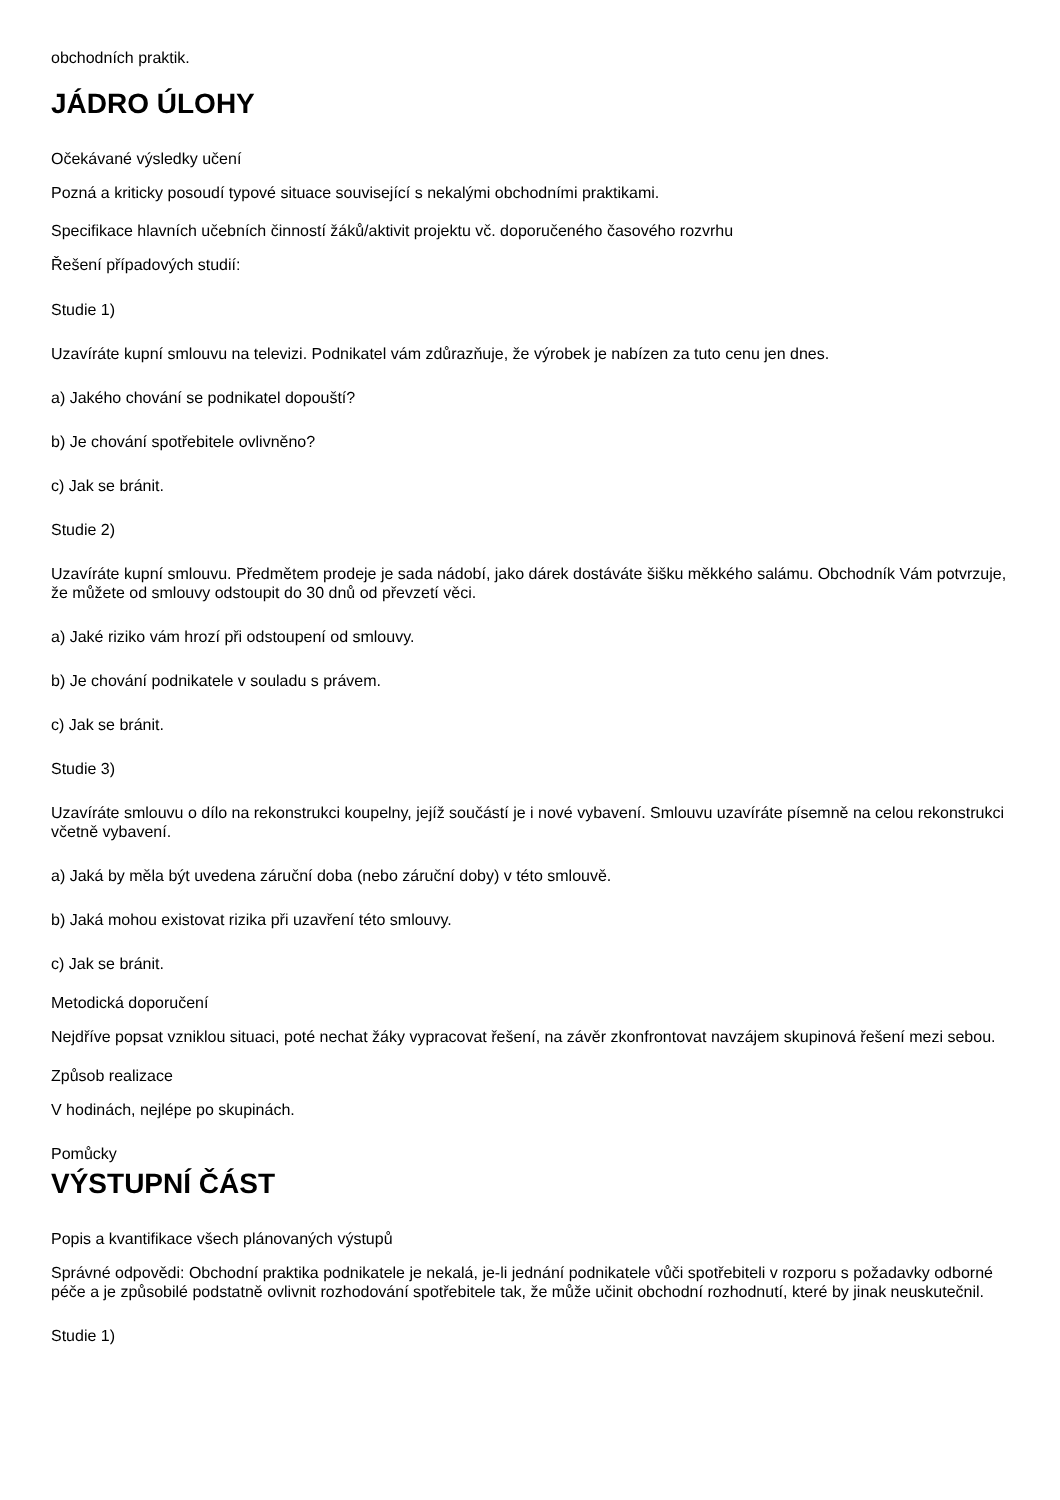obchodních praktik.
JÁDRO ÚLOHY
Očekávané výsledky učení
Pozná a kriticky posoudí typové situace související s nekalými obchodními praktikami.
Specifikace hlavních učebních činností žáků/aktivit projektu vč. doporučeného časového rozvrhu
Řešení případových studií:
Studie 1)
Uzavíráte kupní smlouvu na televizi. Podnikatel vám zdůrazňuje, že výrobek je nabízen za tuto cenu jen dnes.
a) Jakého chování se podnikatel dopouští?
b) Je chování spotřebitele ovlivněno?
c) Jak se bránit.
Studie 2)
Uzavíráte kupní smlouvu. Předmětem prodeje je sada nádobí, jako dárek dostáváte šišku měkkého salámu. Obchodník Vám potvrzuje, že můžete od smlouvy odstoupit do 30 dnů od převzetí věci.
a) Jaké riziko vám hrozí při odstoupení od smlouvy.
b) Je chování podnikatele v souladu s právem.
c) Jak se bránit.
Studie 3)
Uzavíráte smlouvu o dílo na rekonstrukci koupelny, jejíž součástí je i nové vybavení. Smlouvu uzavíráte písemně na celou rekonstrukci včetně vybavení.
a) Jaká by měla být uvedena záruční doba (nebo záruční doby) v této smlouvě.
b) Jaká mohou existovat rizika při uzavření této smlouvy.
c) Jak se bránit.
Metodická doporučení
Nejdříve popsat vzniklou situaci, poté nechat žáky vypracovat řešení, na závěr zkonfrontovat navzájem skupinová řešení mezi sebou.
Způsob realizace
V hodinách, nejlépe po skupinách.
Pomůcky
VÝSTUPNÍ ČÁST
Popis a kvantifikace všech plánovaných výstupů
Správné odpovědi: Obchodní praktika podnikatele je nekalá, je-li jednání podnikatele vůči spotřebiteli v rozporu s požadavky odborné péče a je způsobilé podstatně ovlivnit rozhodování spotřebitele tak, že může učinit obchodní rozhodnutí, které by jinak neuskutečnil.
Studie 1)